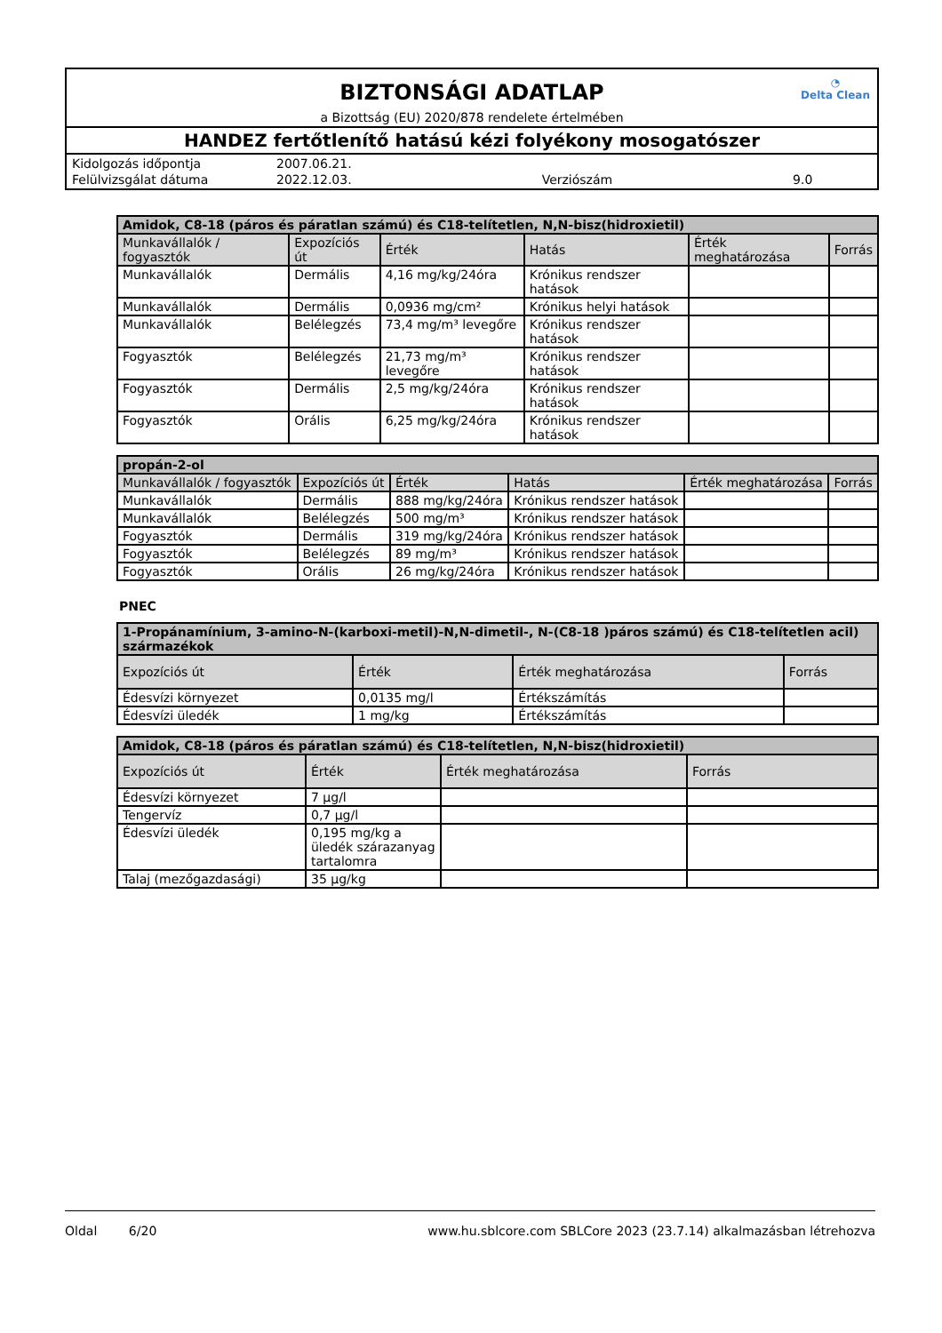◔
Delta Clean
BIZTONSÁGI ADATLAP
a Bizottság (EU) 2020/878 rendelete értelmében
HANDEZ fertőtlenítő hatású kézi folyékony mosogatószer
| Kidolgozás időpontja | 2007.06.21. | | |
| Felülvizsgálat dátuma | 2022.12.03. | Verziószám | 9.0 |
| Amidok, C8-18 (páros és páratlan számú) és C18-telítetlen, N,N-bisz(hidroxietil) | | | | | |
| --- | --- | --- | --- | --- | --- |
| Munkavállalók / fogyasztók | Expozíciós út | Érték | Hatás | Érték meghatározása | Forrás |
| Munkavállalók | Dermális | 4,16 mg/kg/24óra | Krónikus rendszer hatások | | |
| Munkavállalók | Dermális | 0,0936 mg/cm² | Krónikus helyi hatások | | |
| Munkavállalók | Belélegzés | 73,4 mg/m³ levegőre | Krónikus rendszer hatások | | |
| Fogyasztók | Belélegzés | 21,73 mg/m³ levegőre | Krónikus rendszer hatások | | |
| Fogyasztók | Dermális | 2,5 mg/kg/24óra | Krónikus rendszer hatások | | |
| Fogyasztók | Orális | 6,25 mg/kg/24óra | Krónikus rendszer hatások | | |
| propán-2-ol | | | | | |
| --- | --- | --- | --- | --- | --- |
| Munkavállalók / fogyasztók | Expozíciós út | Érték | Hatás | Érték meghatározása | Forrás |
| Munkavállalók | Dermális | 888 mg/kg/24óra | Krónikus rendszer hatások | | |
| Munkavállalók | Belélegzés | 500 mg/m³ | Krónikus rendszer hatások | | |
| Fogyasztók | Dermális | 319 mg/kg/24óra | Krónikus rendszer hatások | | |
| Fogyasztók | Belélegzés | 89 mg/m³ | Krónikus rendszer hatások | | |
| Fogyasztók | Orális | 26 mg/kg/24óra | Krónikus rendszer hatások | | |
PNEC
| 1-Propánamínium, 3-amino-N-(karboxi-metil)-N,N-dimetil-, N-(C8-18 )páros számú) és C18-telítetlen acil) származékok | | | |
| --- | --- | --- | --- |
| Expozíciós út | Érték | Érték meghatározása | Forrás |
| Édesvízi környezet | 0,0135 mg/l | Értékszámítás | |
| Édesvízi üledék | 1 mg/kg | Értékszámítás | |
| Amidok, C8-18 (páros és páratlan számú) és C18-telítetlen, N,N-bisz(hidroxietil) | | | |
| --- | --- | --- | --- |
| Expozíciós út | Érték | Érték meghatározása | Forrás |
| Édesvízi környezet | 7 µg/l | | |
| Tengervíz | 0,7 µg/l | | |
| Édesvízi üledék | 0,195 mg/kg a üledék szárazanyag tartalomra | | |
| Talaj (mezőgazdasági) | 35 µg/kg | | |
Oldal 6/20 www.hu.sblcore.com SBLCore 2023 (23.7.14) alkalmazásban létrehozva